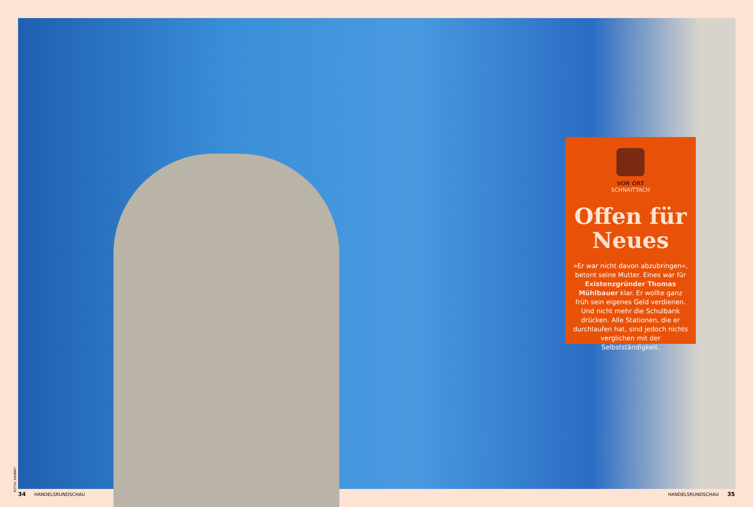FOTOS: MILBRET
VOR ORT
SCHNAITTACH
Offen für Neues
»Er war nicht davon abzubringen«, betont seine Mutter. Eines war für Existenzgründer Thomas Mühlbauer klar. Er wollte ganz früh sein eigenes Geld verdienen. Und nicht mehr die Schulbank drücken. Alle Stationen, die er durchlaufen hat, sind jedoch nichts verglichen mit der Selbstständigkeit.
34 HANDELSRUNDSCHAU HANDELSRUNDSCHAU 35